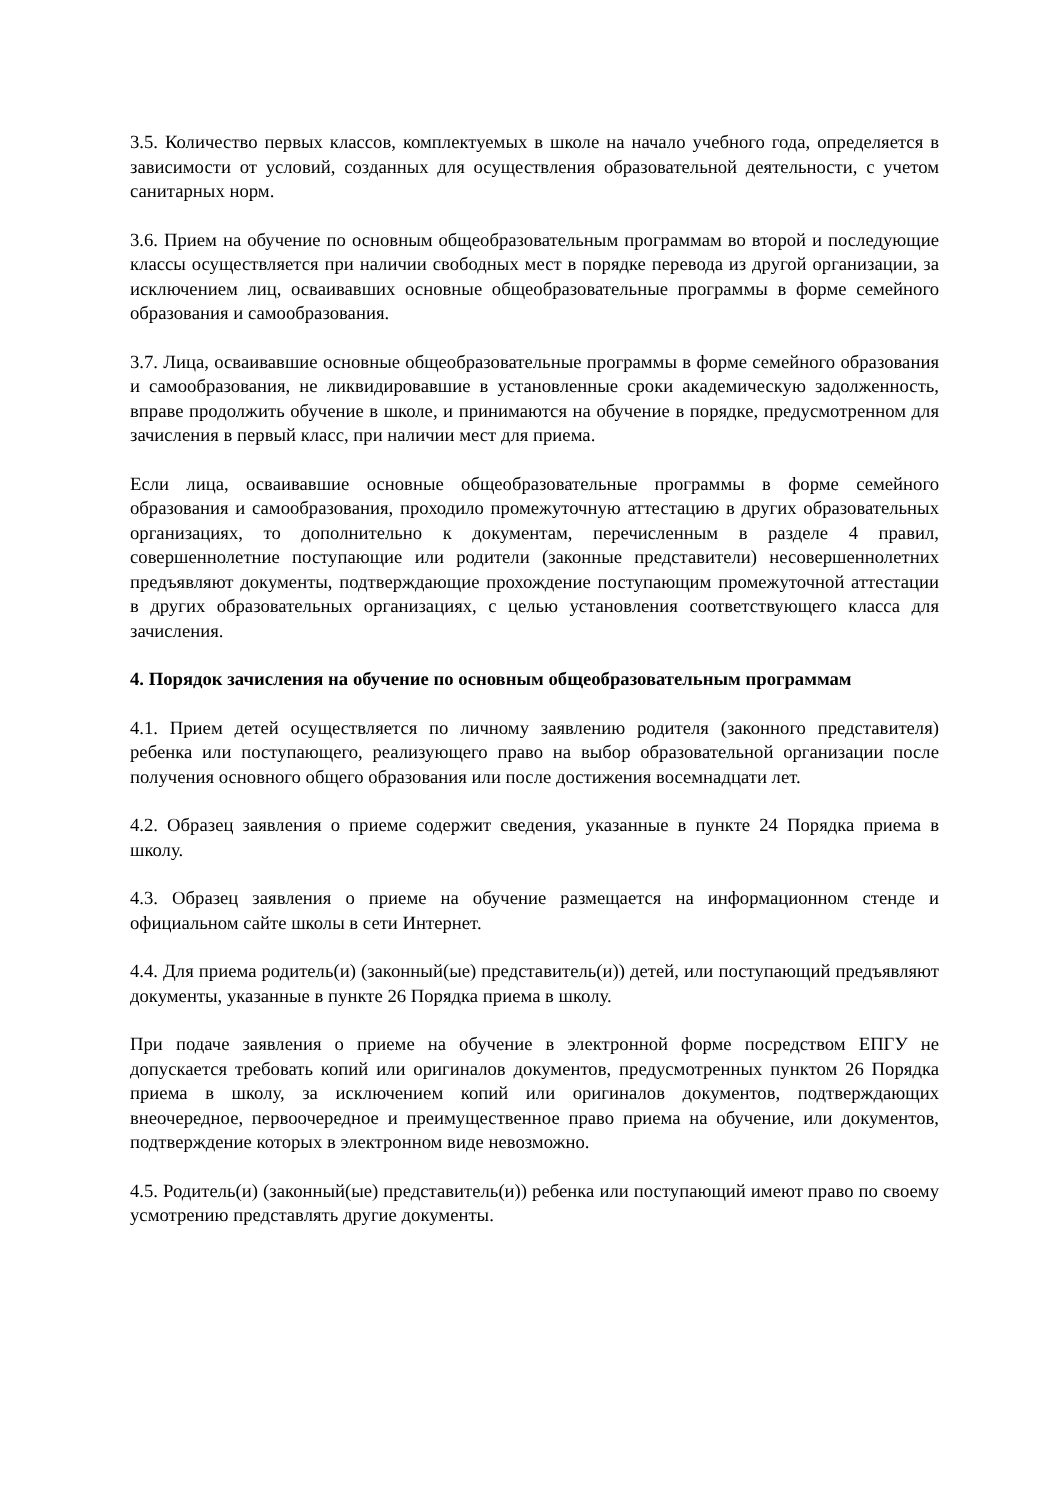3.5. Количество первых классов, комплектуемых в школе на начало учебного года, определяется в зависимости от условий, созданных для осуществления образовательной деятельности, с учетом санитарных норм.
3.6. Прием на обучение по основным общеобразовательным программам во второй и последующие классы осуществляется при наличии свободных мест в порядке перевода из другой организации, за исключением лиц, осваивавших основные общеобразовательные программы в форме семейного образования и самообразования.
3.7. Лица, осваивавшие основные общеобразовательные программы в форме семейного образования и самообразования, не ликвидировавшие в установленные сроки академическую задолженность, вправе продолжить обучение в школе, и принимаются на обучение в порядке, предусмотренном для зачисления в первый класс, при наличии мест для приема.
Если лица, осваивавшие основные общеобразовательные программы в форме семейного образования и самообразования, проходило промежуточную аттестацию в других образовательных организациях, то дополнительно к документам, перечисленным в разделе 4 правил, совершеннолетние поступающие или родители (законные представители) несовершеннолетних предъявляют документы, подтверждающие прохождение поступающим промежуточной аттестации в других образовательных организациях, с целью установления соответствующего класса для зачисления.
4. Порядок зачисления на обучение по основным общеобразовательным программам
4.1. Прием детей осуществляется по личному заявлению родителя (законного представителя) ребенка или поступающего, реализующего право на выбор образовательной организации после получения основного общего образования или после достижения восемнадцати лет.
4.2. Образец заявления о приеме содержит сведения, указанные в пункте 24 Порядка приема в школу.
4.3. Образец заявления о приеме на обучение размещается на информационном стенде и официальном сайте школы в сети Интернет.
4.4. Для приема родитель(и) (законный(ые) представитель(и)) детей, или поступающий предъявляют документы, указанные в пункте 26 Порядка приема в школу.
При подаче заявления о приеме на обучение в электронной форме посредством ЕПГУ не допускается требовать копий или оригиналов документов, предусмотренных пунктом 26 Порядка приема в школу, за исключением копий или оригиналов документов, подтверждающих внеочередное, первоочередное и преимущественное право приема на обучение, или документов, подтверждение которых в электронном виде невозможно.
4.5. Родитель(и) (законный(ые) представитель(и)) ребенка или поступающий имеют право по своему усмотрению представлять другие документы.